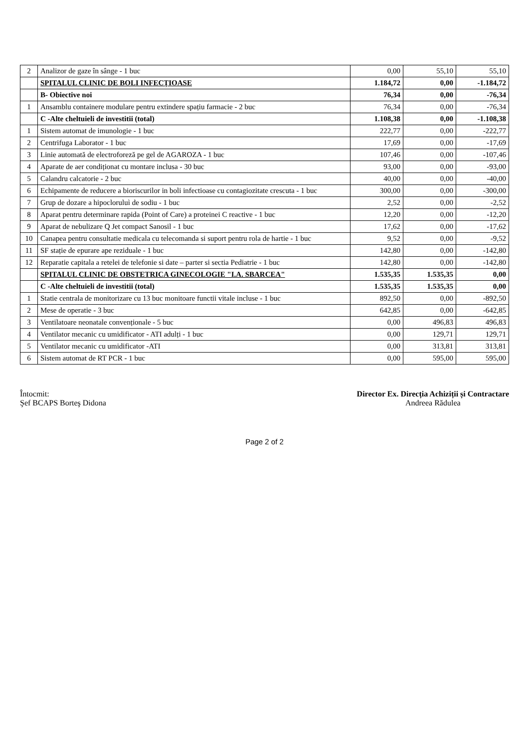| 2 | Analizor de gaze în sânge - 1 buc | 0,00 | 55,10 | 55,10 |
| | SPITALUL CLINIC DE BOLI INFECȚIOASE | 1.184,72 | 0,00 | -1.184,72 |
| | B- Obiective noi | 76,34 | 0,00 | -76,34 |
| 1 | Ansamblu containere modulare pentru extindere spațiu farmacie - 2 buc | 76,34 | 0,00 | -76,34 |
| | C -Alte cheltuieli de investitii (total) | 1.108,38 | 0,00 | -1.108,38 |
| 1 | Sistem automat de imunologie - 1 buc | 222,77 | 0,00 | -222,77 |
| 2 | Centrifuga Laborator - 1 buc | 17,69 | 0,00 | -17,69 |
| 3 | Linie automată de electroforeză pe gel de AGAROZA - 1 buc | 107,46 | 0,00 | -107,46 |
| 4 | Aparate de aer condiționat cu montare inclusa - 30 buc | 93,00 | 0,00 | -93,00 |
| 5 | Calandru calcatorie - 2 buc | 40,00 | 0,00 | -40,00 |
| 6 | Echipamente de reducere a bioriscurilor in boli infectioase cu contagiozitate crescuta - 1 buc | 300,00 | 0,00 | -300,00 |
| 7 | Grup de dozare a hipocloruluì de sodiu - 1 buc | 2,52 | 0,00 | -2,52 |
| 8 | Aparat pentru determinare rapida (Point of Care) a proteinei C reactive - 1 buc | 12,20 | 0,00 | -12,20 |
| 9 | Aparat de nebulizare Q Jet compact Sanosil - 1 buc | 17,62 | 0,00 | -17,62 |
| 10 | Canapea pentru consultatie medicala cu telecomanda si suport pentru rola de hartie - 1 buc | 9,52 | 0,00 | -9,52 |
| 11 | SF stație de epurare ape reziduale - 1 buc | 142,80 | 0,00 | -142,80 |
| 12 | Reparatie capitala a retelei de telefonie si date – parter si sectia Pediatrie - 1 buc | 142,80 | 0,00 | -142,80 |
| | SPITALUL CLINIC DE OBSTETRICA GINECOLOGIE "I.A. SBARCEA" | 1.535,35 | 1.535,35 | 0,00 |
| | C -Alte cheltuieli de investitii (total) | 1.535,35 | 1.535,35 | 0,00 |
| 1 | Statie centrala de monitorizare cu 13 buc monitoare functii vitale incluse - 1 buc | 892,50 | 0,00 | -892,50 |
| 2 | Mese de operatie - 3 buc | 642,85 | 0,00 | -642,85 |
| 3 | Ventilatoare neonatale convenționale - 5 buc | 0,00 | 496,83 | 496,83 |
| 4 | Ventilator mecanic cu umidificator - ATI adulți - 1 buc | 0,00 | 129,71 | 129,71 |
| 5 | Ventilator mecanic cu umidificator -ATI | 0,00 | 313,81 | 313,81 |
| 6 | Sistem automat de RT PCR - 1 buc | 0,00 | 595,00 | 595,00 |
Întocmit:
Şef BCAPS Borteş Didona
Director Ex. Direcția Achiziții și Contractare
Andreea Rădulea
Page 2 of 2